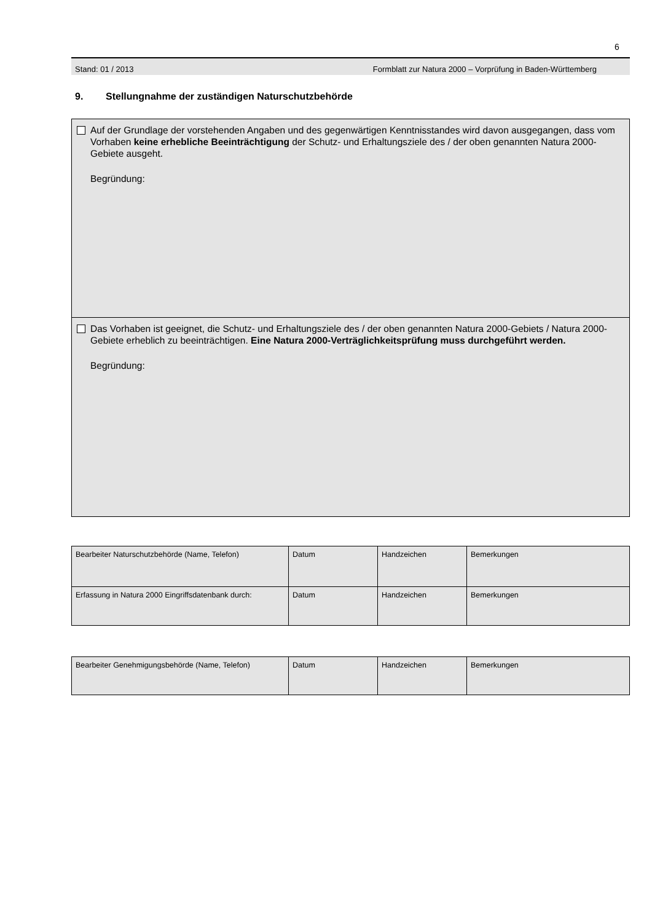6
Stand: 01 / 2013 Formblatt zur Natura 2000 – Vorprüfung in Baden-Württemberg
9. Stellungnahme der zuständigen Naturschutzbehörde
Auf der Grundlage der vorstehenden Angaben und des gegenwärtigen Kenntnisstandes wird davon ausgegangen, dass vom Vorhaben keine erhebliche Beeinträchtigung der Schutz- und Erhaltungsziele des / der oben genannten Natura 2000-Gebiete ausgeht.
Begründung:
Das Vorhaben ist geeignet, die Schutz- und Erhaltungsziele des / der oben genannten Natura 2000-Gebiets / Natura 2000-Gebiete erheblich zu beeinträchtigen. Eine Natura 2000-Verträglichkeitsprüfung muss durchgeführt werden.
Begründung:
| Bearbeiter Naturschutzbehörde (Name, Telefon) | Datum | Handzeichen | Bemerkungen |
| Erfassung in Natura 2000 Eingriffsdatenbank durch: | Datum | Handzeichen | Bemerkungen |
| Bearbeiter Genehmigungsbehörde (Name, Telefon) | Datum | Handzeichen | Bemerkungen |